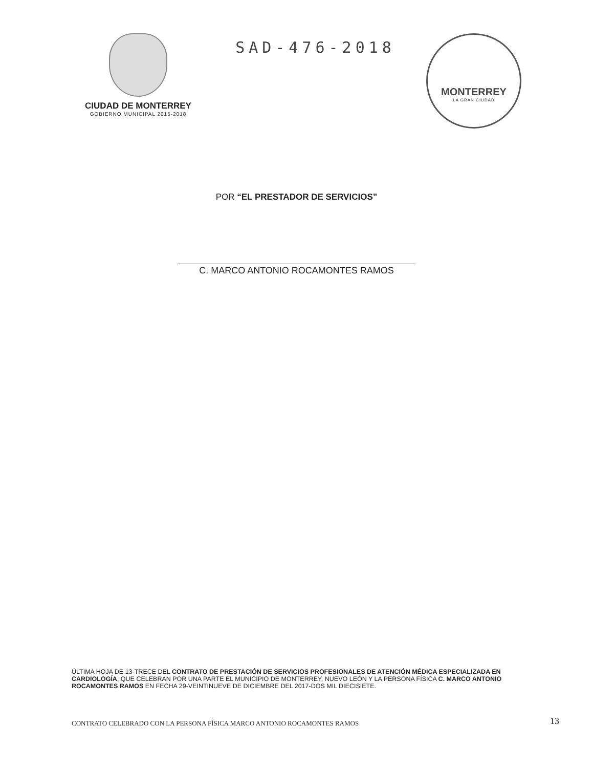CIUDAD DE MONTERREY
GOBIERNO MUNICIPAL 2015-2018
SAD-476-2018
MONTERREY
LA GRAN CIUDAD
POR “EL PRESTADOR DE SERVICIOS”
C. MARCO ANTONIO ROCAMONTES RAMOS
ÚLTIMA HOJA DE 13-TRECE DEL CONTRATO DE PRESTACIÓN DE SERVICIOS PROFESIONALES DE ATENCIÓN MÉDICA ESPECIALIZADA EN CARDIOLOGÍA, QUE CELEBRAN POR UNA PARTE EL MUNICIPIO DE MONTERREY, NUEVO LEÓN Y LA PERSONA FÍSICA C. MARCO ANTONIO ROCAMONTES RAMOS EN FECHA 29-VEINTINUEVE DE DICIEMBRE DEL 2017-DOS MIL DIECISIETE.
CONTRATO CELEBRADO CON LA PERSONA FÍSICA MARCO ANTONIO ROCAMONTES RAMOS
13